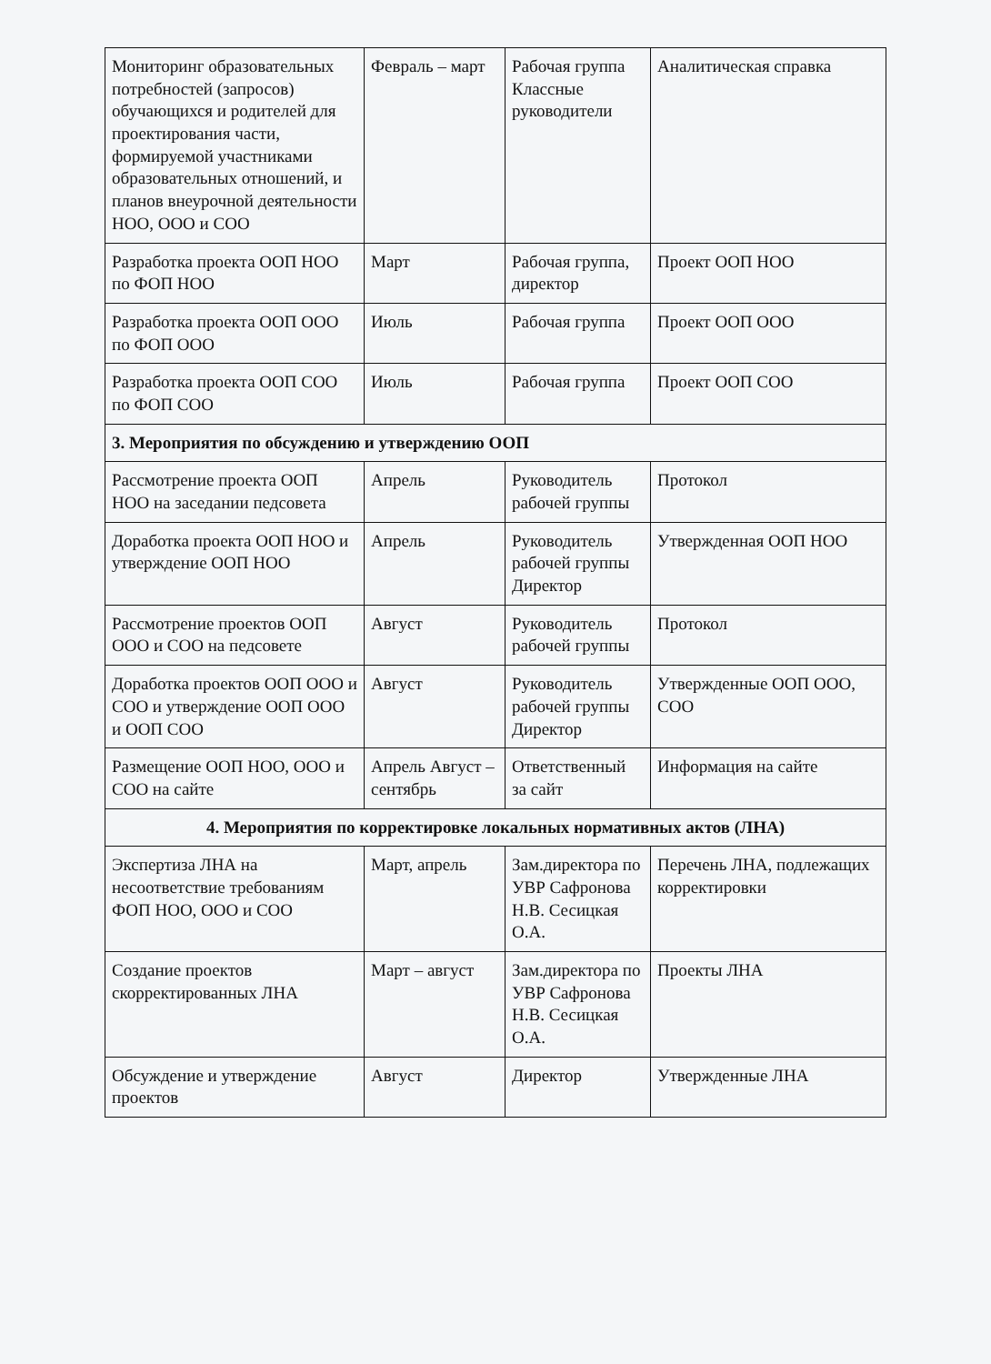| Мониторинг образовательных потребностей (запросов) обучающихся и родителей для проектирования части, формируемой участниками образовательных отношений, и планов внеурочной деятельности НОО, ООО и СОО | Февраль – март | Рабочая группа Классные руководители | Аналитическая справка |
| Разработка проекта ООП НОО по ФОП НОО | Март | Рабочая группа, директор | Проект ООП НОО |
| Разработка проекта ООП ООО по ФОП ООО | Июль | Рабочая группа | Проект ООП ООО |
| Разработка проекта ООП СОО по ФОП СОО | Июль | Рабочая группа | Проект ООП СОО |
| 3. Мероприятия по обсуждению и утверждению ООП | | | |
| Рассмотрение проекта ООП НОО на заседании педсовета | Апрель | Руководитель рабочей группы | Протокол |
| Доработка проекта ООП НОО и утверждение ООП НОО | Апрель | Руководитель рабочей группы Директор | Утвержденная ООП НОО |
| Рассмотрение проектов ООП ООО и СОО на педсовете | Август | Руководитель рабочей группы | Протокол |
| Доработка проектов ООП ООО и СОО и утверждение ООП ООО и ООП СОО | Август | Руководитель рабочей группы Директор | Утвержденные ООП ООО, СОО |
| Размещение ООП НОО, ООО и СОО на сайте | Апрель Август – сентябрь | Ответственный за сайт | Информация на сайте |
| 4. Мероприятия по корректировке локальных нормативных актов (ЛНА) | | | |
| Экспертиза ЛНА на несоответствие требованиям ФОП НОО, ООО и СОО | Март, апрель | Зам.директора по УВР Сафронова Н.В. Сесицкая О.А. | Перечень ЛНА, подлежащих корректировки |
| Создание проектов скорректированных ЛНА | Март – август | Зам.директора по УВР Сафронова Н.В. Сесицкая О.А. | Проекты ЛНА |
| Обсуждение и утверждение проектов | Август | Директор | Утвержденные ЛНА |